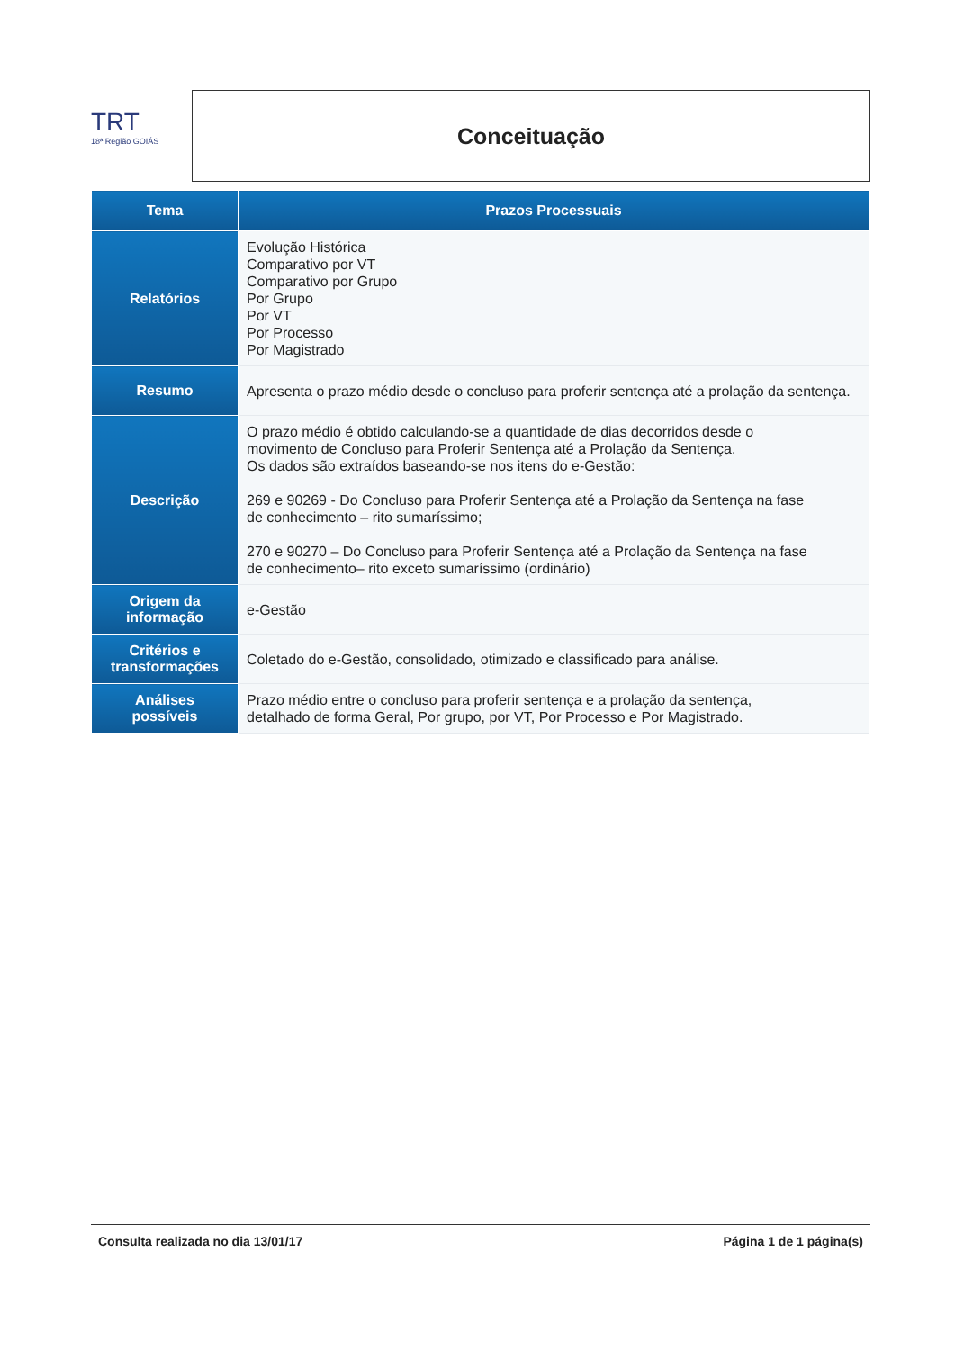TRT
18ª Região GOIÁS
Conceituação
| Tema | Prazos Processuais |
| --- | --- |
| Relatórios | Evolução Histórica Comparativo por VT Comparativo por Grupo Por Grupo Por VT Por Processo Por Magistrado |
| Resumo | Apresenta o prazo médio desde o concluso para proferir sentença até a prolação da sentença. |
| Descrição | O prazo médio é obtido calculando-se a quantidade de dias decorridos desde o movimento de Concluso para Proferir Sentença até a Prolação da Sentença. Os dados são extraídos baseando-se nos itens do e-Gestão: 269 e 90269 - Do Concluso para Proferir Sentença até a Prolação da Sentença na fase de conhecimento – rito sumaríssimo; 270 e 90270 – Do Concluso para Proferir Sentença até a Prolação da Sentença na fase de conhecimento– rito exceto sumaríssimo (ordinário) |
| Origem da informação | e-Gestão |
| Critérios e transformações | Coletado do e-Gestão, consolidado, otimizado e classificado para análise. |
| Análises possíveis | Prazo médio entre o concluso para proferir sentença e a prolação da sentença, detalhado de forma Geral, Por grupo, por VT, Por Processo e Por Magistrado. |
Consulta realizada no dia 13/01/17 Página 1 de 1 página(s)